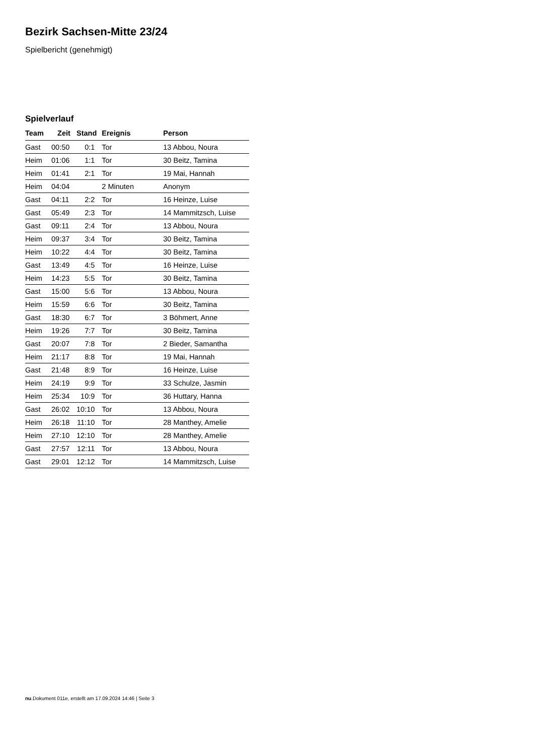Bezirk Sachsen-Mitte 23/24
Spielbericht (genehmigt)
Spielverlauf
| Team | Zeit | Stand | Ereignis | Person |
| --- | --- | --- | --- | --- |
| Gast | 00:50 | 0:1 | Tor | 13 Abbou, Noura |
| Heim | 01:06 | 1:1 | Tor | 30 Beitz, Tamina |
| Heim | 01:41 | 2:1 | Tor | 19 Mai, Hannah |
| Heim | 04:04 | | 2 Minuten | Anonym |
| Gast | 04:11 | 2:2 | Tor | 16 Heinze, Luise |
| Gast | 05:49 | 2:3 | Tor | 14 Mammitzsch, Luise |
| Gast | 09:11 | 2:4 | Tor | 13 Abbou, Noura |
| Heim | 09:37 | 3:4 | Tor | 30 Beitz, Tamina |
| Heim | 10:22 | 4:4 | Tor | 30 Beitz, Tamina |
| Gast | 13:49 | 4:5 | Tor | 16 Heinze, Luise |
| Heim | 14:23 | 5:5 | Tor | 30 Beitz, Tamina |
| Gast | 15:00 | 5:6 | Tor | 13 Abbou, Noura |
| Heim | 15:59 | 6:6 | Tor | 30 Beitz, Tamina |
| Gast | 18:30 | 6:7 | Tor | 3 Böhmert, Anne |
| Heim | 19:26 | 7:7 | Tor | 30 Beitz, Tamina |
| Gast | 20:07 | 7:8 | Tor | 2 Bieder, Samantha |
| Heim | 21:17 | 8:8 | Tor | 19 Mai, Hannah |
| Gast | 21:48 | 8:9 | Tor | 16 Heinze, Luise |
| Heim | 24:19 | 9:9 | Tor | 33 Schulze, Jasmin |
| Heim | 25:34 | 10:9 | Tor | 36 Huttary, Hanna |
| Gast | 26:02 | 10:10 | Tor | 13 Abbou, Noura |
| Heim | 26:18 | 11:10 | Tor | 28 Manthey, Amelie |
| Heim | 27:10 | 12:10 | Tor | 28 Manthey, Amelie |
| Gast | 27:57 | 12:11 | Tor | 13 Abbou, Noura |
| Gast | 29:01 | 12:12 | Tor | 14 Mammitzsch, Luise |
nu.Dokument 011e, erstellt am 17.09.2024 14:46 | Seite 3